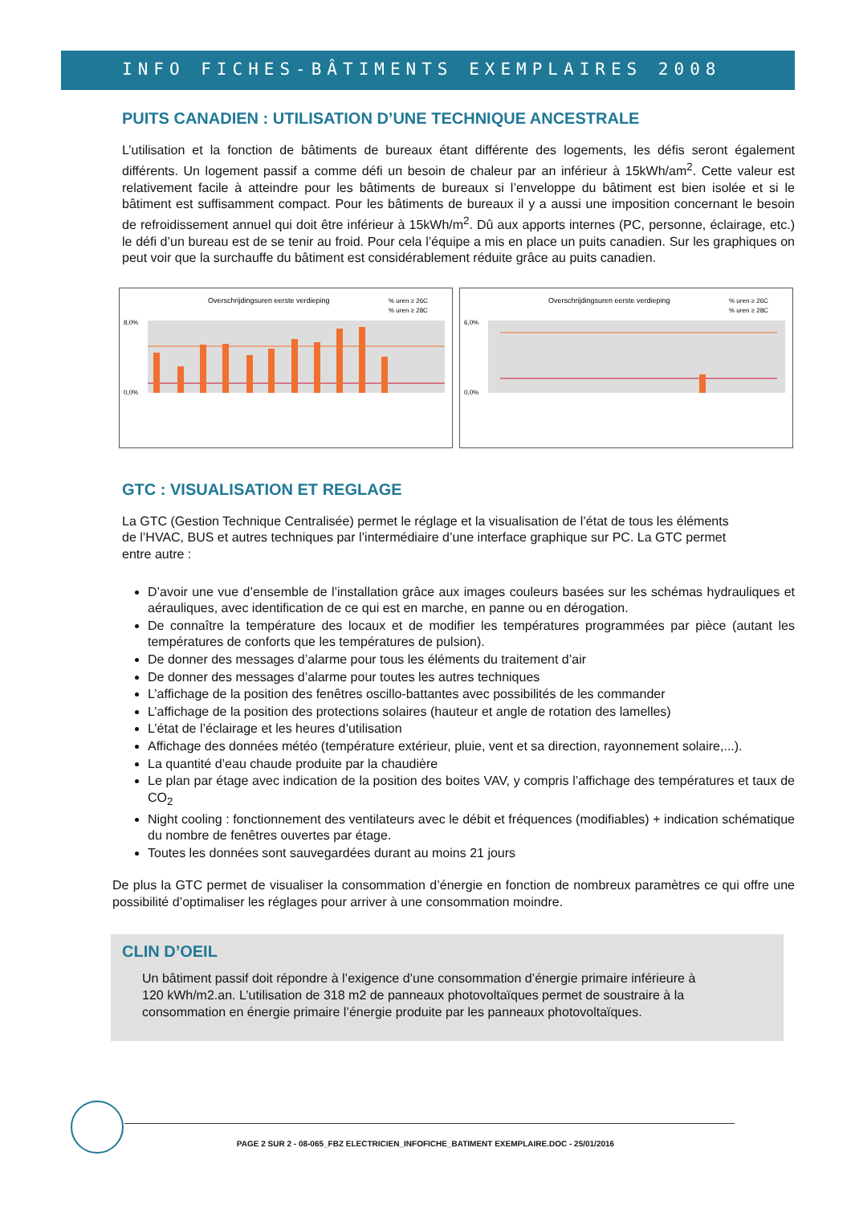INFO FICHES-BÂTIMENTS EXEMPLAIRES 2008
PUITS CANADIEN : UTILISATION D’UNE TECHNIQUE ANCESTRALE
L’utilisation et la fonction de bâtiments de bureaux étant différente des logements, les défis seront également différents. Un logement passif a comme défi un besoin de chaleur par an inférieur à 15kWh/am<sup>2</sup>. Cette valeur est relativement facile à atteindre pour les bâtiments de bureaux si l’enveloppe du bâtiment est bien isolée et si le bâtiment est suffisamment compact. Pour les bâtiments de bureaux il y a aussi une imposition concernant le besoin de refroidissement annuel qui doit être inférieur à 15kWh/m<sup>2</sup>. Dû aux apports internes (PC, personne, éclairage, etc.) le défi d’un bureau est de se tenir au froid. Pour cela l’équipe a mis en place un puits canadien. Sur les graphiques on peut voir que la surchauffe du bâtiment est considérablement réduite grâce au puits canadien.
Overschrijdingsuren eerste verdieping
% uren ≥ 26C
% uren ≥ 28C
8,0%
0,0%
Overschrijdingsuren eerste verdieping
% uren ≥ 26C
% uren ≥ 28C
6,0%
0,0%
GTC : VISUALISATION ET REGLAGE
La GTC (Gestion Technique Centralisée) permet le réglage et la visualisation de l’état de tous les éléments de l’HVAC, BUS et autres techniques par l’intermédiaire d’une interface graphique sur PC. La GTC permet entre autre :
D’avoir une vue d’ensemble de l’installation grâce aux images couleurs basées sur les schémas hydrauliques et aérauliques, avec identification de ce qui est en marche, en panne ou en dérogation.
De connaître la température des locaux et de modifier les températures programmées par pièce (autant les températures de conforts que les températures de pulsion).
De donner des messages d’alarme pour tous les éléments du traitement d’air
De donner des messages d’alarme pour toutes les autres techniques
L’affichage de la position des fenêtres oscillo-battantes avec possibilités de les commander
L’affichage de la position des protections solaires (hauteur et angle de rotation des lamelles)
L’état de l’éclairage et les heures d’utilisation
Affichage des données météo (température extérieur, pluie, vent et sa direction, rayonnement solaire,...).
La quantité d’eau chaude produite par la chaudière
Le plan par étage avec indication de la position des boites VAV, y compris l’affichage des températures et taux de CO<sub>2</sub>
Night cooling : fonctionnement des ventilateurs avec le débit et fréquences (modifiables) + indication schématique du nombre de fenêtres ouvertes par étage.
Toutes les données sont sauvegardées durant au moins 21 jours
De plus la GTC permet de visualiser la consommation d’énergie en fonction de nombreux paramètres ce qui offre une possibilité d’optimaliser les réglages pour arriver à une consommation moindre.
CLIN D’OEIL
Un bâtiment passif doit répondre à l’exigence d’une consommation d’énergie primaire inférieure à 120 kWh/m2.an. L’utilisation de 318 m2 de panneaux photovoltaïques permet de soustraire à la consommation en énergie primaire l’énergie produite par les panneaux photovoltaïques.
PAGE 2 SUR 2 - 08-065_FBZ ELECTRICIEN_INFOFICHE_BATIMENT EXEMPLAIRE.DOC - 25/01/2016